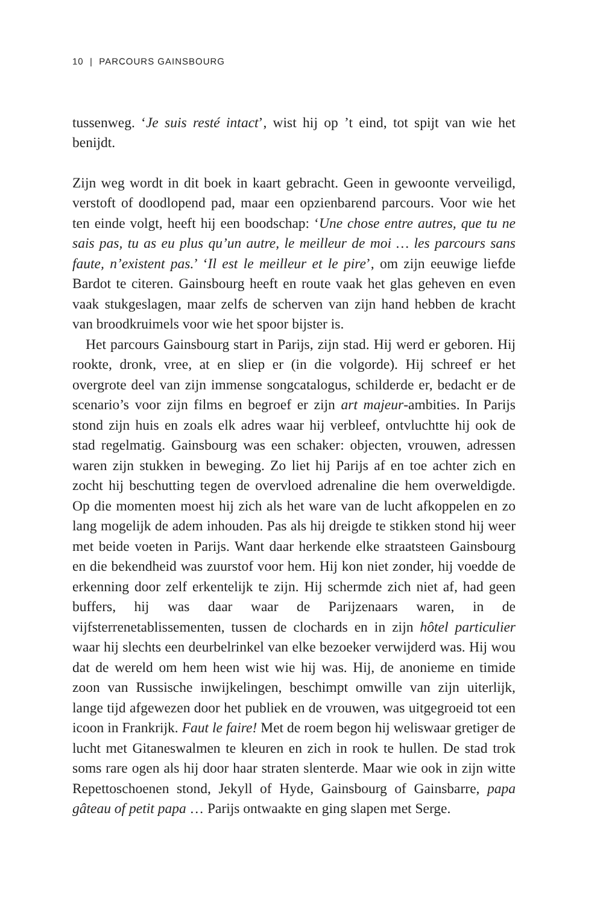10 | PARCOURS GAINSBOURG
tussenweg. ‘Je suis resté intact’, wist hij op ’t eind, tot spijt van wie het benijdt.
Zijn weg wordt in dit boek in kaart gebracht. Geen in gewoonte verveiligd, verstoft of doodlopend pad, maar een opzienbarend parcours. Voor wie het ten einde volgt, heeft hij een boodschap: ‘Une chose entre autres, que tu ne sais pas, tu as eu plus qu’un autre, le meilleur de moi … les parcours sans faute, n’existent pas.’ ‘Il est le meilleur et le pire’, om zijn eeuwige liefde Bardot te citeren. Gainsbourg heeft en route vaak het glas geheven en even vaak stukgeslagen, maar zelfs de scherven van zijn hand hebben de kracht van broodkruimels voor wie het spoor bijster is.
Het parcours Gainsbourg start in Parijs, zijn stad. Hij werd er geboren. Hij rookte, dronk, vree, at en sliep er (in die volgorde). Hij schreef er het overgrote deel van zijn immense songcatalogus, schilderde er, bedacht er de scenario’s voor zijn films en begroef er zijn art majeur-ambities. In Parijs stond zijn huis en zoals elk adres waar hij verbleef, ontvluchtte hij ook de stad regelmatig. Gainsbourg was een schaker: objecten, vrouwen, adressen waren zijn stukken in beweging. Zo liet hij Parijs af en toe achter zich en zocht hij beschutting tegen de overvloed adrenaline die hem overweldigde. Op die momenten moest hij zich als het ware van de lucht afkoppelen en zo lang mogelijk de adem inhouden. Pas als hij dreigde te stikken stond hij weer met beide voeten in Parijs. Want daar herkende elke straatsteen Gainsbourg en die bekendheid was zuurstof voor hem. Hij kon niet zonder, hij voedde de erkenning door zelf erkentelijk te zijn. Hij schermde zich niet af, had geen buffers, hij was daar waar de Parijzenaars waren, in de vijfsterrenetablissementen, tussen de clochards en in zijn hôtel particulier waar hij slechts een deurbelrinkel van elke bezoeker verwijderd was. Hij wou dat de wereld om hem heen wist wie hij was. Hij, de anonieme en timide zoon van Russische inwijkelingen, beschimpt omwille van zijn uiterlijk, lange tijd afgewezen door het publiek en de vrouwen, was uitgegroeid tot een icoon in Frankrijk. Faut le faire! Met de roem begon hij weliswaar gretiger de lucht met Gitaneswalmen te kleuren en zich in rook te hullen. De stad trok soms rare ogen als hij door haar straten slenterde. Maar wie ook in zijn witte Repettoschoenen stond, Jekyll of Hyde, Gainsbourg of Gainsbarre, papa gâteau of petit papa … Parijs ontwaakte en ging slapen met Serge.